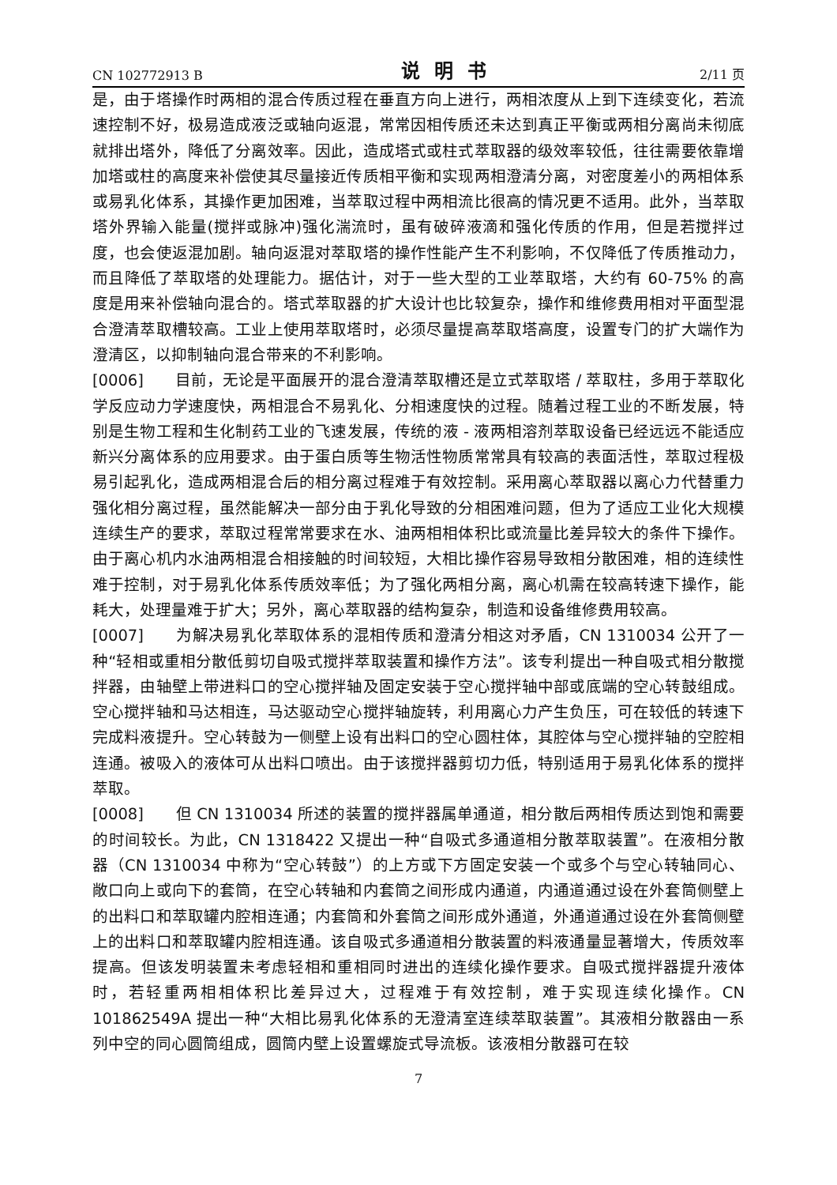CN 102772913 B 说明书 2/11 页
是，由于塔操作时两相的混合传质过程在垂直方向上进行，两相浓度从上到下连续变化，若流速控制不好，极易造成液泛或轴向返混，常常因相传质还未达到真正平衡或两相分离尚未彻底就排出塔外，降低了分离效率。因此，造成塔式或柱式萃取器的级效率较低，往往需要依靠增加塔或柱的高度来补偿使其尽量接近传质相平衡和实现两相澄清分离，对密度差小的两相体系或易乳化体系，其操作更加困难，当萃取过程中两相流比很高的情况更不适用。此外，当萃取塔外界输入能量(搅拌或脉冲)强化湍流时，虽有破碎液滴和强化传质的作用，但是若搅拌过度，也会使返混加剧。轴向返混对萃取塔的操作性能产生不利影响，不仅降低了传质推动力，而且降低了萃取塔的处理能力。据估计，对于一些大型的工业萃取塔，大约有 60-75% 的高度是用来补偿轴向混合的。塔式萃取器的扩大设计也比较复杂，操作和维修费用相对平面型混合澄清萃取槽较高。工业上使用萃取塔时，必须尽量提高萃取塔高度，设置专门的扩大端作为澄清区，以抑制轴向混合带来的不利影响。
[0006]　　目前，无论是平面展开的混合澄清萃取槽还是立式萃取塔 / 萃取柱，多用于萃取化学反应动力学速度快，两相混合不易乳化、分相速度快的过程。随着过程工业的不断发展，特别是生物工程和生化制药工业的飞速发展，传统的液 - 液两相溶剂萃取设备已经远远不能适应新兴分离体系的应用要求。由于蛋白质等生物活性物质常常具有较高的表面活性，萃取过程极易引起乳化，造成两相混合后的相分离过程难于有效控制。采用离心萃取器以离心力代替重力强化相分离过程，虽然能解决一部分由于乳化导致的分相困难问题，但为了适应工业化大规模连续生产的要求，萃取过程常常要求在水、油两相相体积比或流量比差异较大的条件下操作。由于离心机内水油两相混合相接触的时间较短，大相比操作容易导致相分散困难，相的连续性难于控制，对于易乳化体系传质效率低；为了强化两相分离，离心机需在较高转速下操作，能耗大，处理量难于扩大；另外，离心萃取器的结构复杂，制造和设备维修费用较高。
[0007]　　为解决易乳化萃取体系的混相传质和澄清分相这对矛盾，CN 1310034 公开了一种“轻相或重相分散低剪切自吸式搅拌萃取装置和操作方法”。该专利提出一种自吸式相分散搅拌器，由轴壁上带进料口的空心搅拌轴及固定安装于空心搅拌轴中部或底端的空心转鼓组成。空心搅拌轴和马达相连，马达驱动空心搅拌轴旋转，利用离心力产生负压，可在较低的转速下完成料液提升。空心转鼓为一侧壁上设有出料口的空心圆柱体，其腔体与空心搅拌轴的空腔相连通。被吸入的液体可从出料口喷出。由于该搅拌器剪切力低，特别适用于易乳化体系的搅拌萃取。
[0008]　　但 CN 1310034 所述的装置的搅拌器属单通道，相分散后两相传质达到饱和需要的时间较长。为此，CN 1318422 又提出一种“自吸式多通道相分散萃取装置”。在液相分散器（CN 1310034 中称为“空心转鼓”）的上方或下方固定安装一个或多个与空心转轴同心、敞口向上或向下的套筒，在空心转轴和内套筒之间形成内通道，内通道通过设在外套筒侧壁上的出料口和萃取罐内腔相连通；内套筒和外套筒之间形成外通道，外通道通过设在外套筒侧壁上的出料口和萃取罐内腔相连通。该自吸式多通道相分散装置的料液通量显著增大，传质效率提高。但该发明装置未考虑轻相和重相同时进出的连续化操作要求。自吸式搅拌器提升液体时，若轻重两相相体积比差异过大，过程难于有效控制，难于实现连续化操作。CN 101862549A 提出一种“大相比易乳化体系的无澄清室连续萃取装置”。其液相分散器由一系列中空的同心圆筒组成，圆筒内壁上设置螺旋式导流板。该液相分散器可在较
7